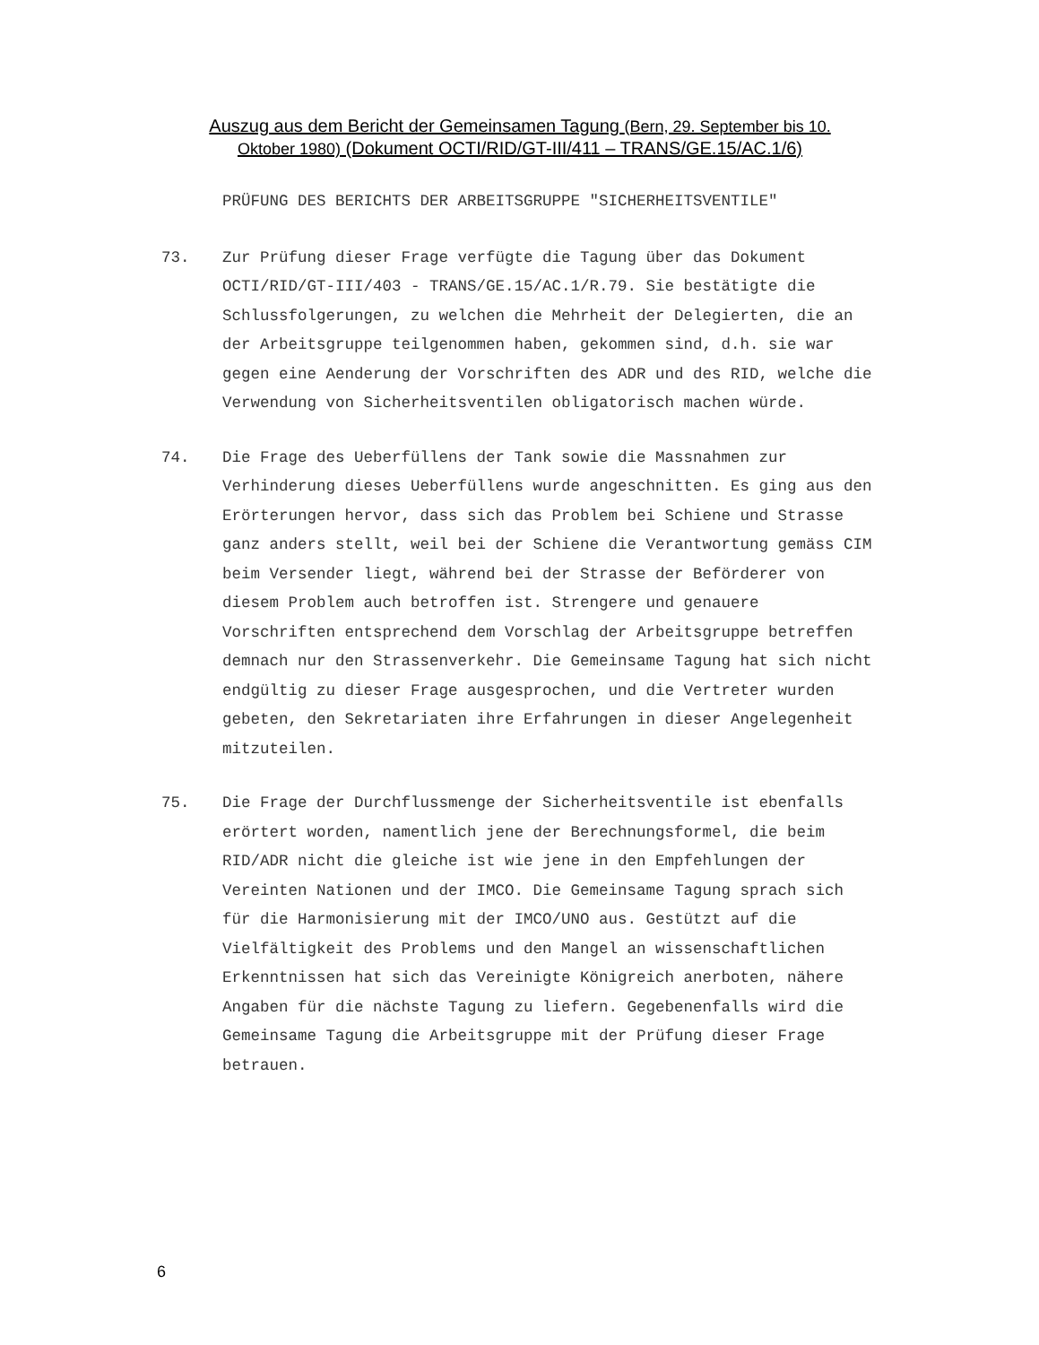Auszug aus dem Bericht der Gemeinsamen Tagung (Bern, 29. September bis 10. Oktober 1980) (Dokument OCTI/RID/GT-III/411 – TRANS/GE.15/AC.1/6)
PRÜFUNG DES BERICHTS DER ARBEITSGRUPPE "SICHERHEITSVENTILE"
73. Zur Prüfung dieser Frage verfügte die Tagung über das Dokument OCTI/RID/GT-III/403 - TRANS/GE.15/AC.1/R.79. Sie bestätigte die Schlussfolgerungen, zu welchen die Mehrheit der Delegierten, die an der Arbeitsgruppe teilgenommen haben, gekommen sind, d.h. sie war gegen eine Aenderung der Vorschriften des ADR und des RID, welche die Verwendung von Sicherheitsventilen obligatorisch machen würde.
74. Die Frage des Ueberfüllens der Tank sowie die Massnahmen zur Verhinderung dieses Ueberfüllens wurde angeschnitten. Es ging aus den Erörterungen hervor, dass sich das Problem bei Schiene und Strasse ganz anders stellt, weil bei der Schiene die Verantwortung gemäss CIM beim Versender liegt, während bei der Strasse der Beförderer von diesem Problem auch betroffen ist. Strengere und genauere Vorschriften entsprechend dem Vorschlag der Arbeitsgruppe betreffen demnach nur den Strassenverkehr. Die Gemeinsame Tagung hat sich nicht endgültig zu dieser Frage ausgesprochen, und die Vertreter wurden gebeten, den Sekretariaten ihre Erfahrungen in dieser Angelegenheit mitzuteilen.
75. Die Frage der Durchflussmenge der Sicherheitsventile ist ebenfalls erörtert worden, namentlich jene der Berechnungsformel, die beim RID/ADR nicht die gleiche ist wie jene in den Empfehlungen der Vereinten Nationen und der IMCO. Die Gemeinsame Tagung sprach sich für die Harmonisierung mit der IMCO/UNO aus. Gestützt auf die Vielfältigkeit des Problems und den Mangel an wissenschaftlichen Erkenntnissen hat sich das Vereinigte Königreich anerboten, nähere Angaben für die nächste Tagung zu liefern. Gegebenenfalls wird die Gemeinsame Tagung die Arbeitsgruppe mit der Prüfung dieser Frage betrauen.
6